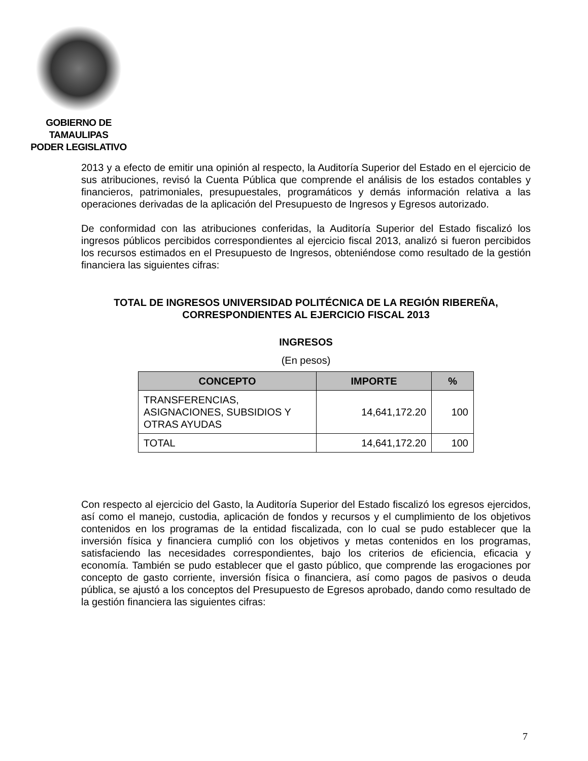GOBIERNO DE TAMAULIPAS
PODER LEGISLATIVO
2013 y a efecto de emitir una opinión al respecto, la Auditoría Superior del Estado en el ejercicio de sus atribuciones, revisó la Cuenta Pública que comprende el análisis de los estados contables y financieros, patrimoniales, presupuestales, programáticos y demás información relativa a las operaciones derivadas de la aplicación del Presupuesto de Ingresos y Egresos autorizado.
De conformidad con las atribuciones conferidas, la Auditoría Superior del Estado fiscalizó los ingresos públicos percibidos correspondientes al ejercicio fiscal 2013, analizó si fueron percibidos los recursos estimados en el Presupuesto de Ingresos, obteniéndose como resultado de la gestión financiera las siguientes cifras:
TOTAL DE INGRESOS UNIVERSIDAD POLITÉCNICA DE LA REGIÓN RIBEREÑA, CORRESPONDIENTES AL EJERCICIO FISCAL 2013
INGRESOS
(En pesos)
| CONCEPTO | IMPORTE | % |
| --- | --- | --- |
| TRANSFERENCIAS, ASIGNACIONES, SUBSIDIOS Y OTRAS AYUDAS | 14,641,172.20 | 100 |
| TOTAL | 14,641,172.20 | 100 |
Con respecto al ejercicio del Gasto, la Auditoría Superior del Estado fiscalizó los egresos ejercidos, así como el manejo, custodia, aplicación de fondos y recursos y el cumplimiento de los objetivos contenidos en los programas de la entidad fiscalizada, con lo cual se pudo establecer que la inversión física y financiera cumplió con los objetivos y metas contenidos en los programas, satisfaciendo las necesidades correspondientes, bajo los criterios de eficiencia, eficacia y economía. También se pudo establecer que el gasto público, que comprende las erogaciones por concepto de gasto corriente, inversión física o financiera, así como pagos de pasivos o deuda pública, se ajustó a los conceptos del Presupuesto de Egresos aprobado, dando como resultado de la gestión financiera las siguientes cifras:
7